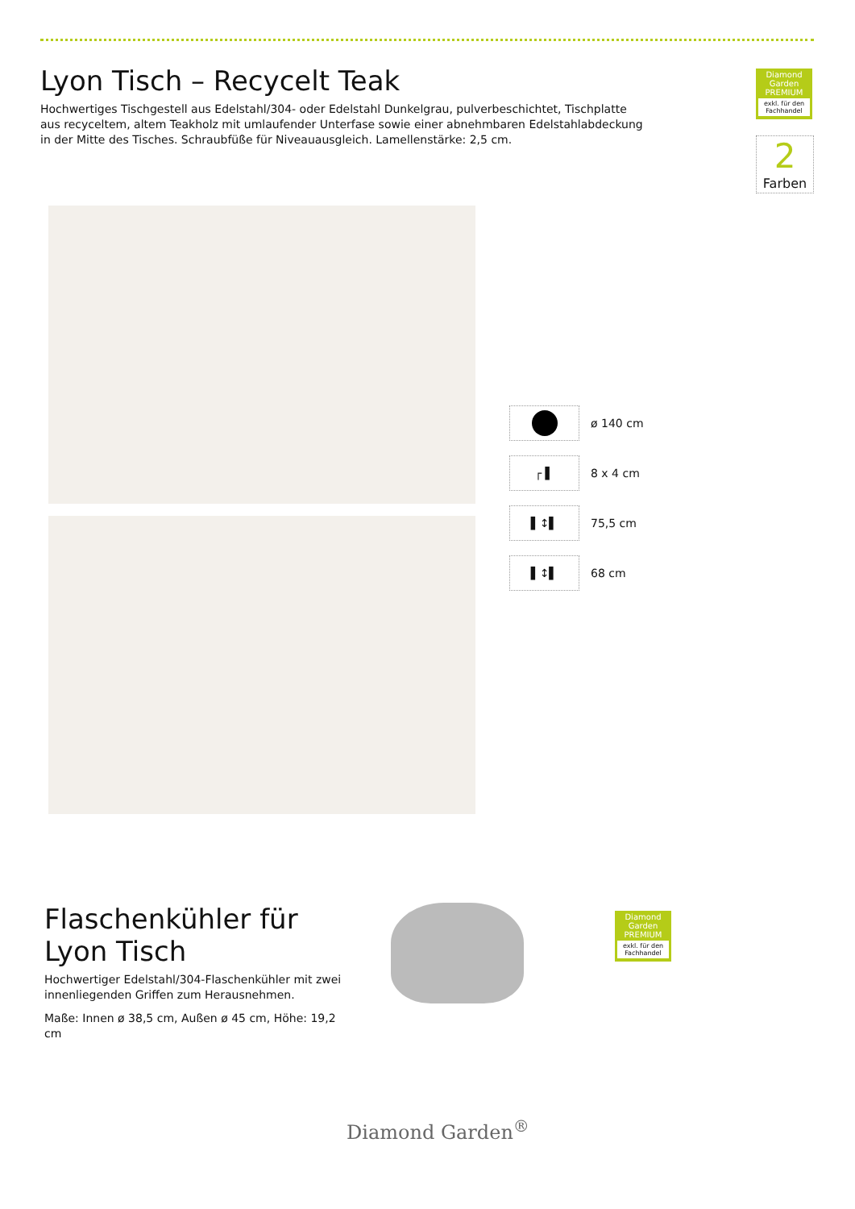Lyon Tisch – Recycelt Teak
Hochwertiges Tischgestell aus Edelstahl/304- oder Edelstahl Dunkelgrau, pulverbeschichtet, Tischplatte aus recyceltem, altem Teakholz mit umlaufender Unterfase sowie einer abnehmbaren Edelstahlabdeckung in der Mitte des Tisches. Schraubfüße für Niveauausgleich. Lamellenstärke: 2,5 cm.
Diamond Garden
PREMIUM
exkl. für den Fachhandel
2
Farben
ø 140 cm
┌ ▌
8 x 4 cm
▌↕▌
75,5 cm
▌↕▌
68 cm
Flaschenkühler für Lyon Tisch
Hochwertiger Edelstahl/304-Flaschenkühler mit zwei innenliegenden Griffen zum Herausnehmen.
Maße: Innen ø 38,5 cm, Außen ø 45 cm, Höhe: 19,2 cm
Diamond Garden
PREMIUM
exkl. für den Fachhandel
Diamond Garden<sup>®</sup>